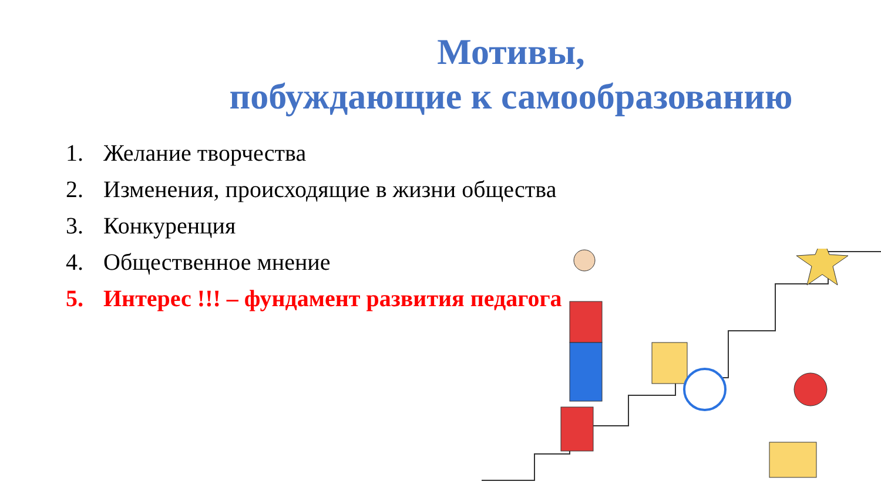Мотивы,
побуждающие к самообразованию
1. Желание творчества
2. Изменения, происходящие в жизни общества
3. Конкуренция
4. Общественное мнение
5. Интерес !!! – фундамент развития педагога